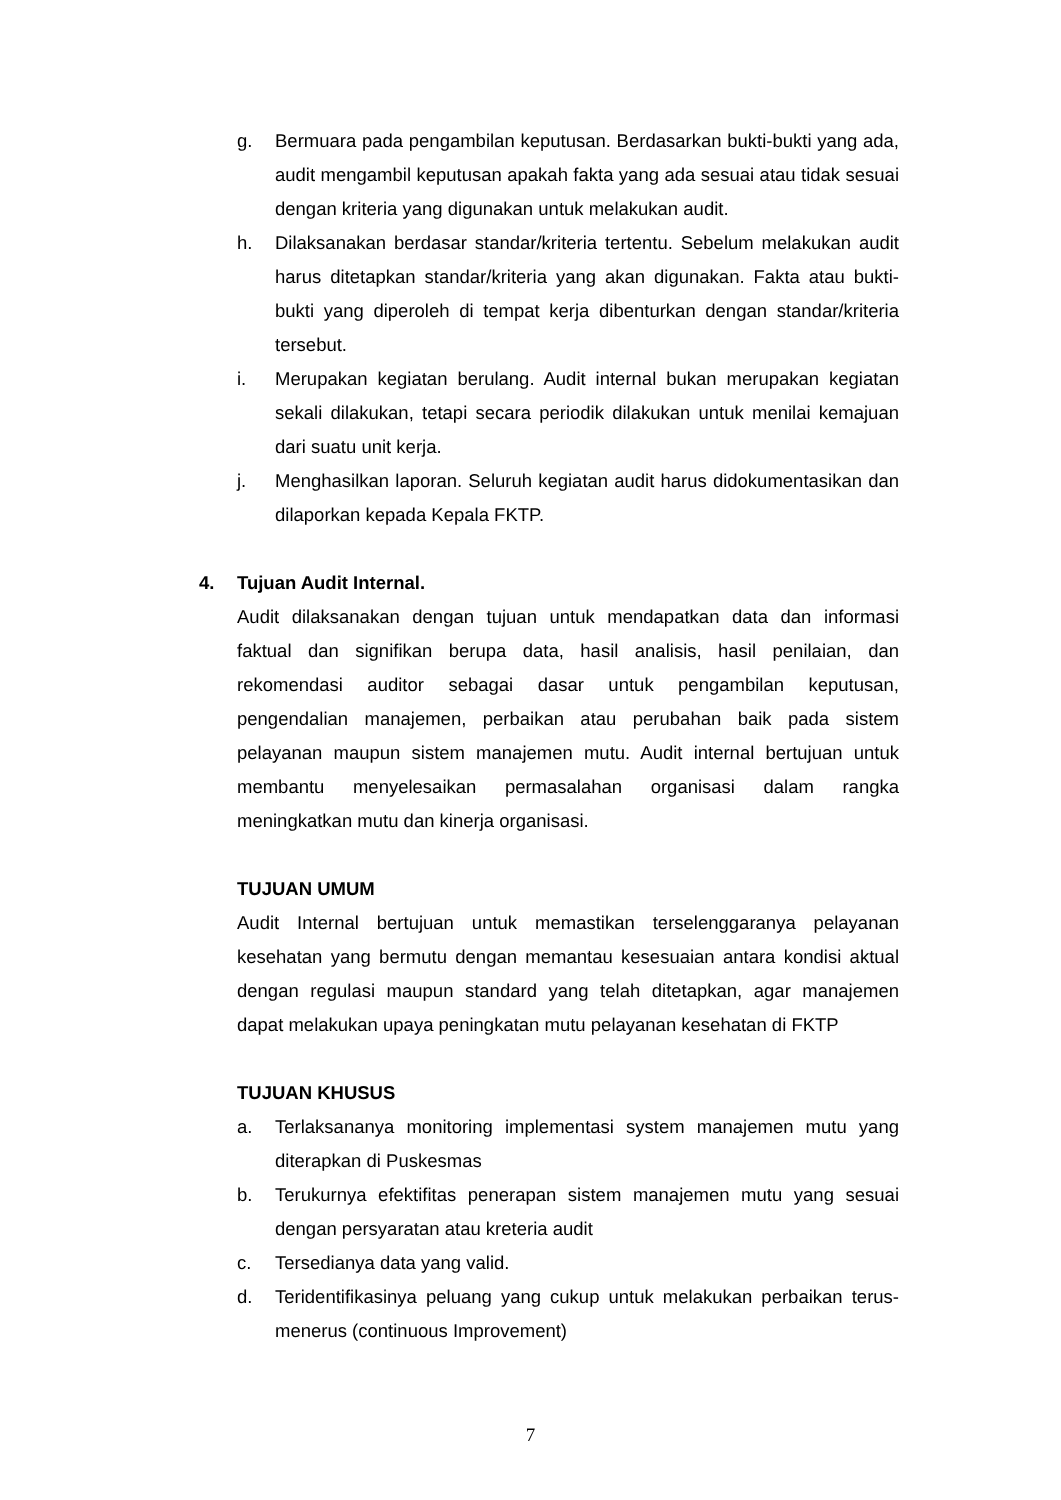g. Bermuara pada pengambilan keputusan. Berdasarkan bukti-bukti yang ada, audit mengambil keputusan apakah fakta yang ada sesuai atau tidak sesuai dengan kriteria yang digunakan untuk melakukan audit.
h. Dilaksanakan berdasar standar/kriteria tertentu. Sebelum melakukan audit harus ditetapkan standar/kriteria yang akan digunakan. Fakta atau bukti-bukti yang diperoleh di tempat kerja dibenturkan dengan standar/kriteria tersebut.
i. Merupakan kegiatan berulang. Audit internal bukan merupakan kegiatan sekali dilakukan, tetapi secara periodik dilakukan untuk menilai kemajuan dari suatu unit kerja.
j. Menghasilkan laporan. Seluruh kegiatan audit harus didokumentasikan dan dilaporkan kepada Kepala FKTP.
4. Tujuan Audit Internal.
Audit dilaksanakan dengan tujuan untuk mendapatkan data dan informasi faktual dan signifikan berupa data, hasil analisis, hasil penilaian, dan rekomendasi auditor sebagai dasar untuk pengambilan keputusan, pengendalian manajemen, perbaikan atau perubahan baik pada sistem pelayanan maupun sistem manajemen mutu. Audit internal bertujuan untuk membantu menyelesaikan permasalahan organisasi dalam rangka meningkatkan mutu dan kinerja organisasi.
TUJUAN UMUM
Audit Internal bertujuan untuk memastikan terselenggaranya pelayanan kesehatan yang bermutu dengan memantau kesesuaian antara kondisi aktual dengan regulasi maupun standard yang telah ditetapkan, agar manajemen dapat melakukan upaya peningkatan mutu pelayanan kesehatan di FKTP
TUJUAN KHUSUS
a. Terlaksananya monitoring implementasi system manajemen mutu yang diterapkan di Puskesmas
b. Terukurnya efektifitas penerapan sistem manajemen mutu yang sesuai dengan persyaratan atau kreteria audit
c. Tersedianya data yang valid.
d. Teridentifikasinya peluang yang cukup untuk melakukan perbaikan terus-menerus (continuous Improvement)
7